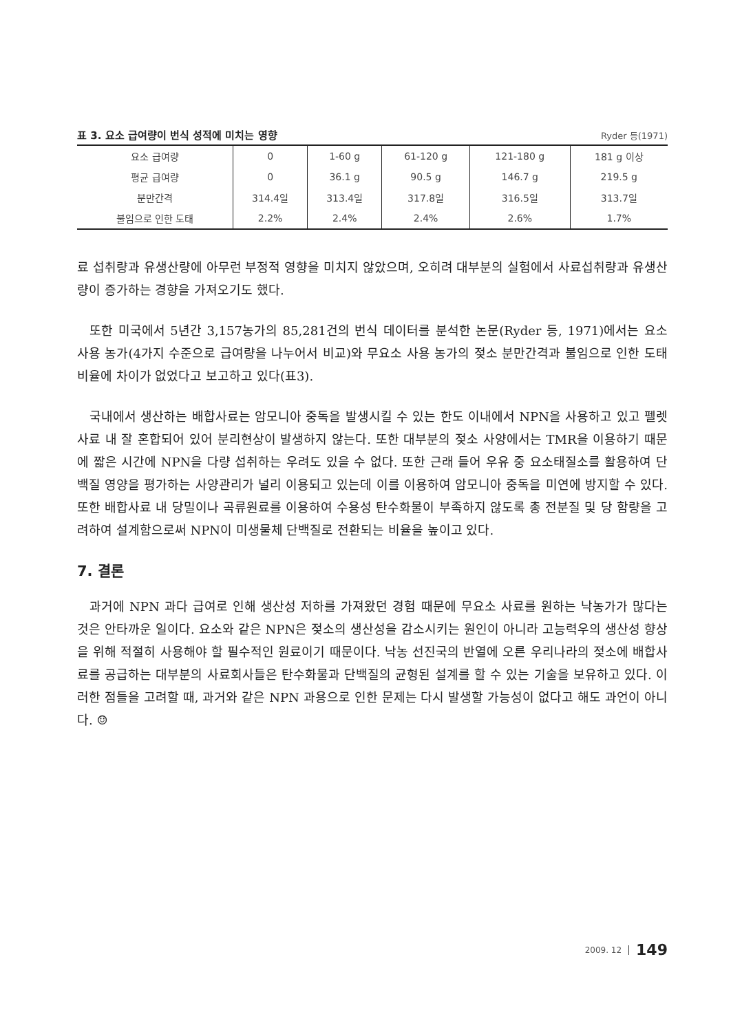표 3. 요소 급여량이 번식 성적에 미치는 영향 Ryder 등(1971)
| 요소 급여량 | 0 | 1-60 g | 61-120 g | 121-180 g | 181 g 이상 |
| 평균 급여량 | 0 | 36.1 g | 90.5 g | 146.7 g | 219.5 g |
| 분만간격 | 314.4일 | 313.4일 | 317.8일 | 316.5일 | 313.7일 |
| 불임으로 인한 도태 | 2.2% | 2.4% | 2.4% | 2.6% | 1.7% |
료 섭취량과 유생산량에 아무런 부정적 영향을 미치지 않았으며, 오히려 대부분의 실험에서 사료섭취량과 유생산량이 증가하는 경향을 가져오기도 했다.
또한 미국에서 5년간 3,157농가의 85,281건의 번식 데이터를 분석한 논문(Ryder 등, 1971)에서는 요소 사용 농가(4가지 수준으로 급여량을 나누어서 비교)와 무요소 사용 농가의 젖소 분만간격과 불임으로 인한 도태비율에 차이가 없었다고 보고하고 있다(표3).
국내에서 생산하는 배합사료는 암모니아 중독을 발생시킬 수 있는 한도 이내에서 NPN을 사용하고 있고 펠렛 사료 내 잘 혼합되어 있어 분리현상이 발생하지 않는다. 또한 대부분의 젖소 사양에서는 TMR을 이용하기 때문에 짧은 시간에 NPN을 다량 섭취하는 우려도 있을 수 없다. 또한 근래 들어 우유 중 요소태질소를 활용하여 단백질 영양을 평가하는 사양관리가 널리 이용되고 있는데 이를 이용하여 암모니아 중독을 미연에 방지할 수 있다. 또한 배합사료 내 당밀이나 곡류원료를 이용하여 수용성 탄수화물이 부족하지 않도록 총 전분질 및 당 함량을 고려하여 설계함으로써 NPN이 미생물체 단백질로 전환되는 비율을 높이고 있다.
7. 결론
과거에 NPN 과다 급여로 인해 생산성 저하를 가져왔던 경험 때문에 무요소 사료를 원하는 낙농가가 많다는 것은 안타까운 일이다. 요소와 같은 NPN은 젖소의 생산성을 감소시키는 원인이 아니라 고능력우의 생산성 향상을 위해 적절히 사용해야 할 필수적인 원료이기 때문이다. 낙농 선진국의 반열에 오른 우리나라의 젖소에 배합사료를 공급하는 대부분의 사료회사들은 탄수화물과 단백질의 균형된 설계를 할 수 있는 기술을 보유하고 있다. 이러한 점들을 고려할 때, 과거와 같은 NPN 과용으로 인한 문제는 다시 발생할 가능성이 없다고 해도 과언이 아니다. ☺
2009. 12 149